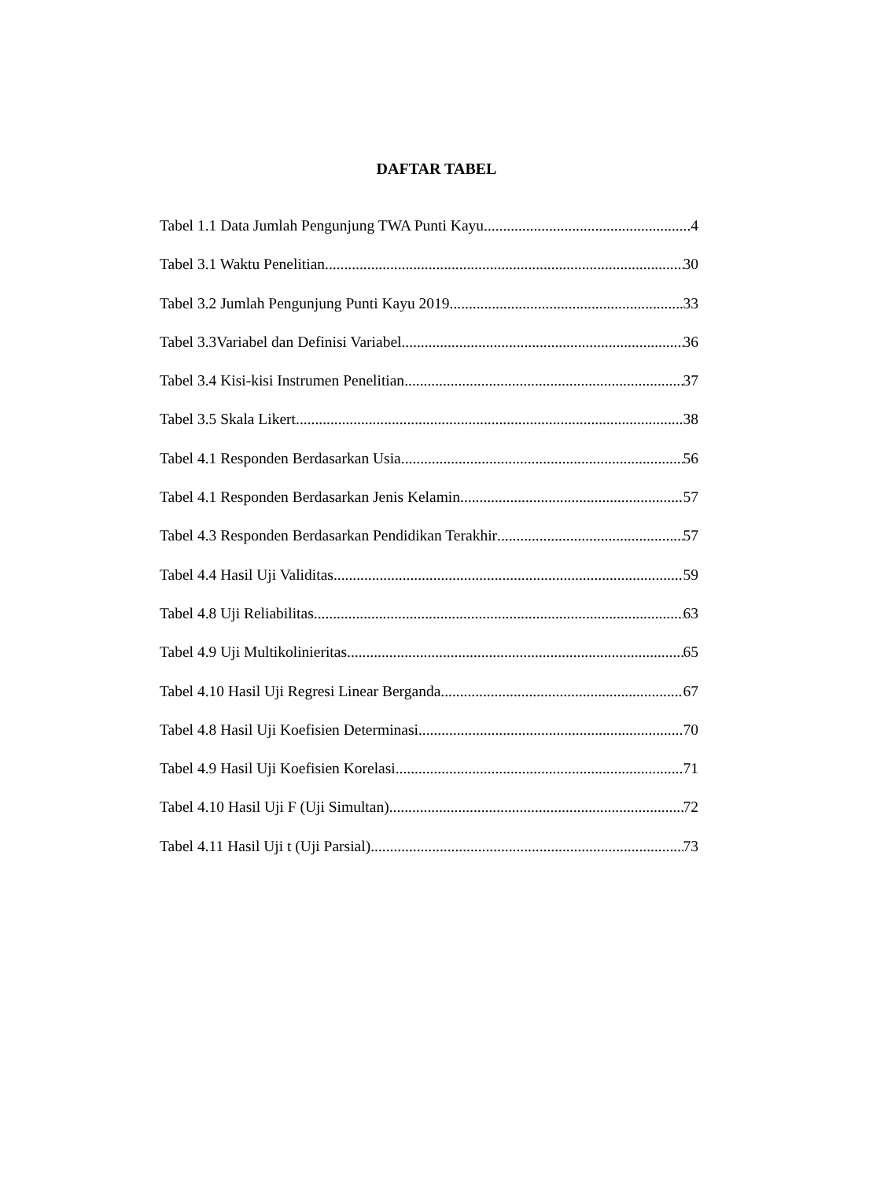DAFTAR TABEL
Tabel 1.1 Data Jumlah Pengunjung TWA Punti Kayu 4
Tabel 3.1 Waktu Penelitian 30
Tabel 3.2 Jumlah Pengunjung Punti Kayu 2019 33
Tabel 3.3Variabel dan Definisi Variabel 36
Tabel 3.4 Kisi-kisi Instrumen Penelitian 37
Tabel 3.5 Skala Likert 38
Tabel 4.1 Responden Berdasarkan Usia 56
Tabel 4.1 Responden Berdasarkan Jenis Kelamin 57
Tabel 4.3 Responden Berdasarkan Pendidikan Terakhir 57
Tabel 4.4 Hasil Uji Validitas 59
Tabel 4.8 Uji Reliabilitas 63
Tabel 4.9 Uji Multikolinieritas 65
Tabel 4.10 Hasil Uji Regresi Linear Berganda 67
Tabel 4.8 Hasil Uji Koefisien Determinasi 70
Tabel 4.9 Hasil Uji Koefisien Korelasi 71
Tabel 4.10 Hasil Uji F (Uji Simultan) 72
Tabel 4.11 Hasil Uji t (Uji Parsial) 73